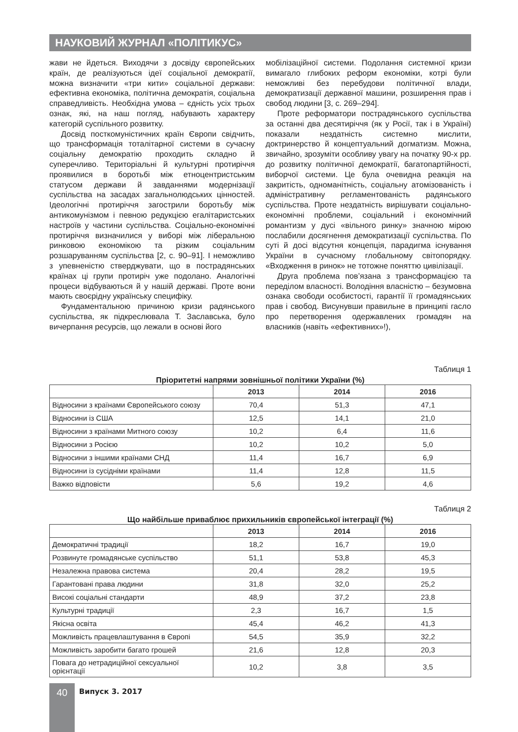НАУКОВИЙ ЖУРНАЛ «ПОЛІТИКУС»
жави не йдеться. Виходячи з досвіду європейських країн, де реалізуються ідеї соціальної демократії, можна визначити «три кити» соціальної держави: ефективна економіка, політична демократія, соціальна справедливість. Необхідна умова – єдність усіх трьох ознак, які, на наш погляд, набувають характеру категорій суспільного розвитку.
Досвід посткомуністичних країн Європи свідчить, що трансформація тоталітарної системи в сучасну соціальну демократію проходить складно й суперечливо. Територіальні й культурні протиріччя проявилися в боротьбі між етноцентристським статусом держави й завданнями модернізації суспільства на засадах загальнолюдських цінностей. Ідеологічні протиріччя загострили боротьбу між антикомунізмом і певною редукцією егалітаристських настроїв у частини суспільства. Соціально-економічні протиріччя визначилися у виборі між ліберальною ринковою економікою та різким соціальним розшаруванням суспільства [2, с. 90–91]. І неможливо з упевненістю стверджувати, що в пострадянських країнах ці групи протиріч уже подолано. Аналогічні процеси відбуваються й у нашій державі. Проте вони мають своєрідну українську специфіку.
Фундаментальною причиною кризи радянського суспільства, як підкреслювала Т. Заславська, було вичерпання ресурсів, що лежали в основі його
мобілізаційної системи. Подолання системної кризи вимагало глибоких реформ економіки, котрі були неможливі без перебудови політичної влади, демократизації державної машини, розширення прав і свобод людини [3, с. 269–294].
Проте реформатори пострадянського суспільства за останні два десятиріччя (як у Росії, так і в Україні) показали нездатність системно мислити, доктринерство й концептуальний догматизм. Можна, звичайно, зрозуміти особливу увагу на початку 90-х рр. до розвитку політичної демократії, багатопартійності, виборчої системи. Це була очевидна реакція на закритість, одноманітність, соціальну атомізованість і адміністративну регламентованість радянського суспільства. Проте нездатність вирішувати соціально-економічні проблеми, соціальний і економічний романтизм у дусі «вільного ринку» значною мірою послабили досягнення демократизації суспільства. По суті й досі відсутня концепція, парадигма існування України в сучасному глобальному світопорядку. «Входження в ринок» не тотожне поняттю цивілізації.
Друга проблема пов’язана з трансформацією та переділом власності. Володіння власністю – безумовна ознака свободи особистості, гарантії її громадянських прав і свобод. Висунувши правильне в принципі гасло про перетворення одержавлених громадян на власників (навіть «ефективних»!),
Таблиця 1
Пріоритетні напрями зовнішньої політики України (%)
| | 2013 | 2014 | 2016 |
| --- | --- | --- | --- |
| Відносини з країнами Європейського союзу | 70,4 | 51,3 | 47,1 |
| Відносини із США | 12,5 | 14,1 | 21,0 |
| Відносини з країнами Митного союзу | 10,2 | 6,4 | 11,6 |
| Відносини з Росією | 10,2 | 10,2 | 5,0 |
| Відносини з іншими країнами СНД | 11,4 | 16,7 | 6,9 |
| Відносини із сусідніми країнами | 11,4 | 12,8 | 11,5 |
| Важко відповісти | 5,6 | 19,2 | 4,6 |
Таблиця 2
Що найбільше приваблює прихильників європейської інтеграції (%)
| | 2013 | 2014 | 2016 |
| --- | --- | --- | --- |
| Демократичні традиції | 18,2 | 16,7 | 19,0 |
| Розвинуте громадянське суспільство | 51,1 | 53,8 | 45,3 |
| Незалежна правова система | 20,4 | 28,2 | 19,5 |
| Гарантовані права людини | 31,8 | 32,0 | 25,2 |
| Високі соціальні стандарти | 48,9 | 37,2 | 23,8 |
| Культурні традиції | 2,3 | 16,7 | 1,5 |
| Якісна освіта | 45,4 | 46,2 | 41,3 |
| Можливість працевлаштування в Європі | 54,5 | 35,9 | 32,2 |
| Можливість заробити багато грошей | 21,6 | 12,8 | 20,3 |
| Повага до нетрадиційної сексуальної орієнтації | 10,2 | 3,8 | 3,5 |
40 Випуск 3. 2017